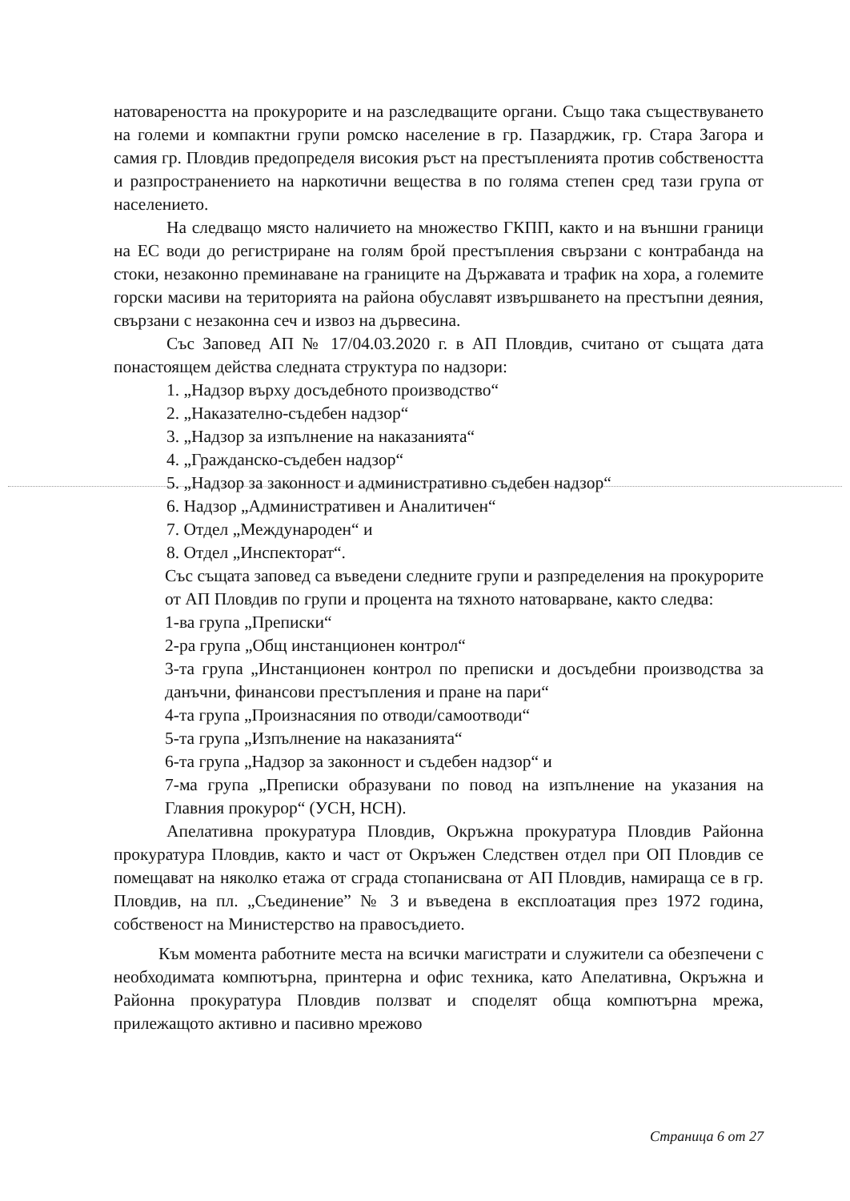натовареността на прокурорите и на разследващите органи. Също така съществуването на големи и компактни групи ромско население в гр. Пазарджик, гр. Стара Загора и самия гр. Пловдив предопределя високия ръст на престъпленията против собствеността и разпространението на наркотични вещества в по голяма степен сред тази група от населението.
На следващо място наличието на множество ГКПП, както и на външни граници на ЕС води до регистриране на голям брой престъпления свързани с контрабанда на стоки, незаконно преминаване на границите на Държавата и трафик на хора, а големите горски масиви на територията на района обуславят извършването на престъпни деяния, свързани с незаконна сеч и извоз на дървесина.
Със Заповед АП № 17/04.03.2020 г. в АП Пловдив, считано от същата дата понастоящем действа следната структура по надзори:
1. „Надзор върху досъдебното производство“
2. „Наказателно-съдебен надзор“
3. „Надзор за изпълнение на наказанията“
4. „Гражданско-съдебен надзор“
5. „Надзор за законност и административно съдебен надзор“
6. Надзор „Административен и Аналитичен“
7. Отдел „Международен“ и
8. Отдел „Инспекторат“.
Със същата заповед са въведени следните групи и разпределения на прокурорите от АП Пловдив по групи и процента на тяхното натоварване, както следва:
1-ва група „Преписки“
2-ра група „Общ инстанционен контрол“
3-та група „Инстанционен контрол по преписки и досъдебни производства за данъчни, финансови престъпления и пране на пари“
4-та група „Произнасяния по отводи/самоотводи“
5-та група „Изпълнение на наказанията“
6-та група „Надзор за законност и съдебен надзор“ и
7-ма група „Преписки образувани по повод на изпълнение на указания на Главния прокурор“ (УСН, НСН).
Апелативна прокуратура Пловдив, Окръжна прокуратура Пловдив Районна прокуратура Пловдив, както и част от Окръжен Следствен отдел при ОП Пловдив се помещават на няколко етажа от сграда стопанисвана от АП Пловдив, намираща се в гр. Пловдив, на пл. „Съединение” № 3 и въведена в експлоатация през 1972 година, собственост на Министерство на правосъдието.
Към момента работните места на всички магистрати и служители са обезпечени с необходимата компютърна, принтерна и офис техника, като Апелативна, Окръжна и Районна прокуратура Пловдив ползват и споделят обща компютърна мрежа, прилежащото активно и пасивно мрежово
Страница 6 от 27